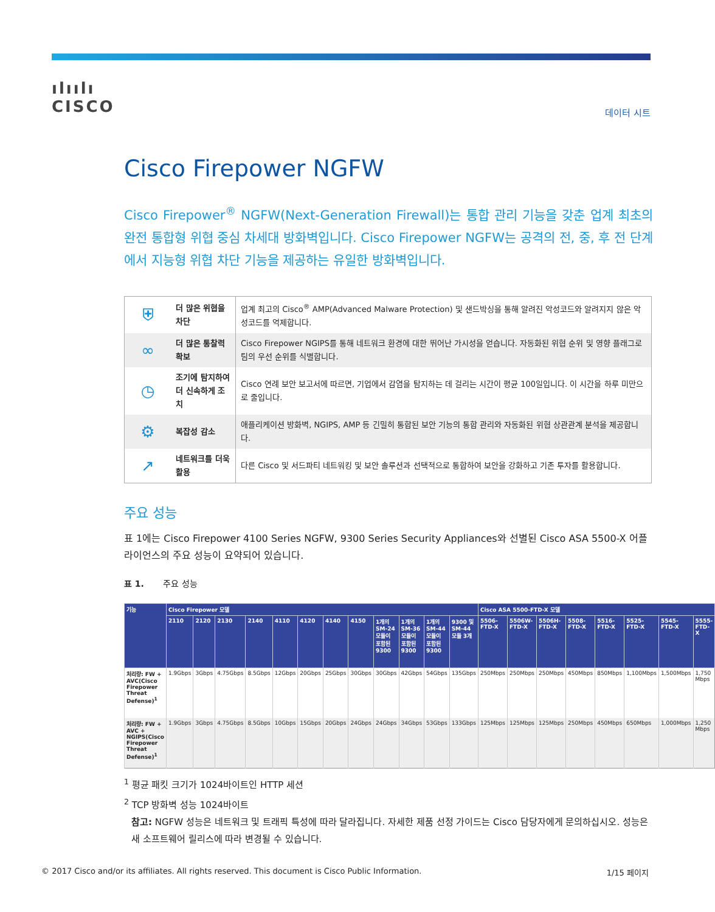ılıılı
CISCO
데이터 시트
Cisco Firepower NGFW
Cisco Firepower<sup>®</sup> NGFW(Next-Generation Firewall)는 통합 관리 기능을 갖춘 업계 최초의 완전 통합형 위협 중심 차세대 방화벽입니다. Cisco Firepower NGFW는 공격의 전, 중, 후 전 단계에서 지능형 위협 차단 기능을 제공하는 유일한 방화벽입니다.
| ⛨ | 더 많은 위협을 차단 | 업계 최고의 Cisco<sup>®</sup> AMP(Advanced Malware Protection) 및 샌드박싱을 통해 알려진 악성코드와 알려지지 않은 악성코드를 억제합니다. |
| ∞ | 더 많은 통찰력 확보 | Cisco Firepower NGIPS를 통해 네트워크 환경에 대한 뛰어난 가시성을 얻습니다. 자동화된 위협 순위 및 영향 플래그로 팀의 우선 순위를 식별합니다. |
| ◷ | 조기에 탐지하여 더 신속하게 조치 | Cisco 연례 보안 보고서에 따르면, 기업에서 감염을 탐지하는 데 걸리는 시간이 평균 100일입니다. 이 시간을 하루 미만으로 줄입니다. |
| ⚙ | 복잡성 감소 | 애플리케이션 방화벽, NGIPS, AMP 등 긴밀히 통합된 보안 기능의 통합 관리와 자동화된 위협 상관관계 분석을 제공합니다. |
| ↗ | 네트워크를 더욱 활용 | 다른 Cisco 및 서드파티 네트워킹 및 보안 솔루션과 선택적으로 통합하여 보안을 강화하고 기존 투자를 활용합니다. |
주요 성능
표 1에는 Cisco Firepower 4100 Series NGFW, 9300 Series Security Appliances와 선별된 Cisco ASA 5500-X 어플라이언스의 주요 성능이 요약되어 있습니다.
표 1. 주요 성능
| 기능 | Cisco Firepower 모델 | | | | | | | | | | | | Cisco ASA 5500-FTD-X 모델 | | | | | | | |
| --- | --- | --- | --- | --- | --- | --- | --- | --- | --- | --- | --- | --- | --- | --- | --- | --- | --- | --- | --- | --- |
| | 2110 | 2120 | 2130 | 2140 | 4110 | 4120 | 4140 | 4150 | 1개의 SM-24 모듈이 포함된 9300 | 1개의 SM-36 모듈이 포함된 9300 | 1개의 SM-44 모듈이 포함된 9300 | 9300 및 SM-44 모듈 3개 | 5506-FTD-X | 5506W-FTD-X | 5506H-FTD-X | 5508-FTD-X | 5516-FTD-X | 5525-FTD-X | 5545-FTD-X | 5555-FTD-X |
| 처리량: FW + AVC(Cisco Firepower Threat Defense)<sup>1</sup> | 1.9Gbps | 3Gbps | 4.75Gbps | 8.5Gbps | 12Gbps | 20Gbps | 25Gbps | 30Gbps | 30Gbps | 42Gbps | 54Gbps | 135Gbps | 250Mbps | 250Mbps | 250Mbps | 450Mbps | 850Mbps | 1,100Mbps | 1,500Mbps | 1,750 Mbps |
| 처리량: FW + AVC + NGIPS(Cisco Firepower Threat Defense)<sup>1</sup> | 1.9Gbps | 3Gbps | 4.75Gbps | 8.5Gbps | 10Gbps | 15Gbps | 20Gbps | 24Gbps | 24Gbps | 34Gbps | 53Gbps | 133Gbps | 125Mbps | 125Mbps | 125Mbps | 250Mbps | 450Mbps | 650Mbps | 1,000Mbps | 1,250 Mbps |
<sup>1</sup> 평균 패킷 크기가 1024바이트인 HTTP 세션
<sup>2</sup> TCP 방화벽 성능 1024바이트
참고: NGFW 성능은 네트워크 및 트래픽 특성에 따라 달라집니다. 자세한 제품 선정 가이드는 Cisco 담당자에게 문의하십시오. 성능은 새 소프트웨어 릴리스에 따라 변경될 수 있습니다.
© 2017 Cisco and/or its affiliates. All rights reserved. This document is Cisco Public Information. 1/15 페이지